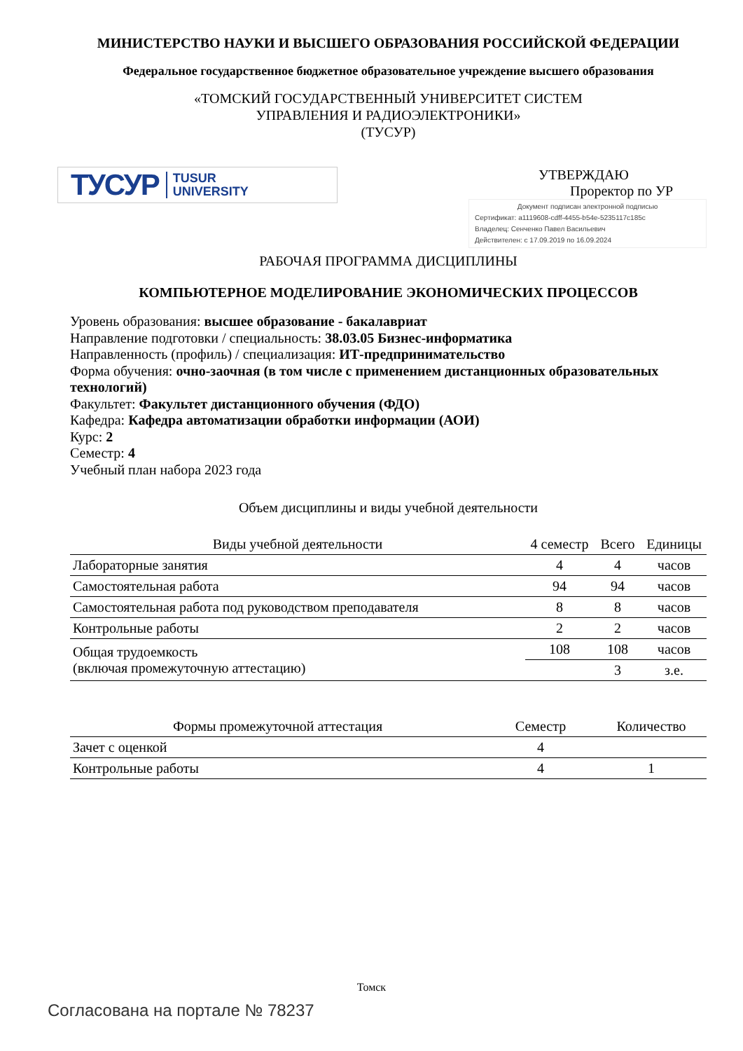МИНИСТЕРСТВО НАУКИ И ВЫСШЕГО ОБРАЗОВАНИЯ РОССИЙСКОЙ ФЕДЕРАЦИИ
Федеральное государственное бюджетное образовательное учреждение высшего образования
«ТОМСКИЙ ГОСУДАРСТВЕННЫЙ УНИВЕРСИТЕТ СИСТЕМ
УПРАВЛЕНИЯ И РАДИОЭЛЕКТРОНИКИ»
(ТУСУР)
ТУСУР TUSUR
UNIVERSITY
УТВЕРЖДАЮ
Проректор по УР
Документ подписан электронной подписью
Сертификат: a1119608-cdff-4455-b54e-5235117c185c
Владелец: Сенченко Павел Васильевич
Действителен: с 17.09.2019 по 16.09.2024
РАБОЧАЯ ПРОГРАММА ДИСЦИПЛИНЫ
КОМПЬЮТЕРНОЕ МОДЕЛИРОВАНИЕ ЭКОНОМИЧЕСКИХ ПРОЦЕССОВ
Уровень образования: высшее образование - бакалавриат
Направление подготовки / специальность: 38.03.05 Бизнес-информатика
Направленность (профиль) / специализация: ИТ-предпринимательство
Форма обучения: очно-заочная (в том числе с применением дистанционных образовательных технологий)
Факультет: Факультет дистанционного обучения (ФДО)
Кафедра: Кафедра автоматизации обработки информации (АОИ)
Курс: 2
Семестр: 4
Учебный план набора 2023 года
Объем дисциплины и виды учебной деятельности
| Виды учебной деятельности | 4 семестр | Всего | Единицы |
| --- | --- | --- | --- |
| Лабораторные занятия | 4 | 4 | часов |
| Самостоятельная работа | 94 | 94 | часов |
| Самостоятельная работа под руководством преподавателя | 8 | 8 | часов |
| Контрольные работы | 2 | 2 | часов |
| Общая трудоемкость (включая промежуточную аттестацию) | 108 | 108 | часов |
| | | 3 | з.е. |
| Формы промежуточной аттестация | Семестр | Количество |
| --- | --- | --- |
| Зачет с оценкой | 4 | |
| Контрольные работы | 4 | 1 |
Томск
Согласована на портале № 78237